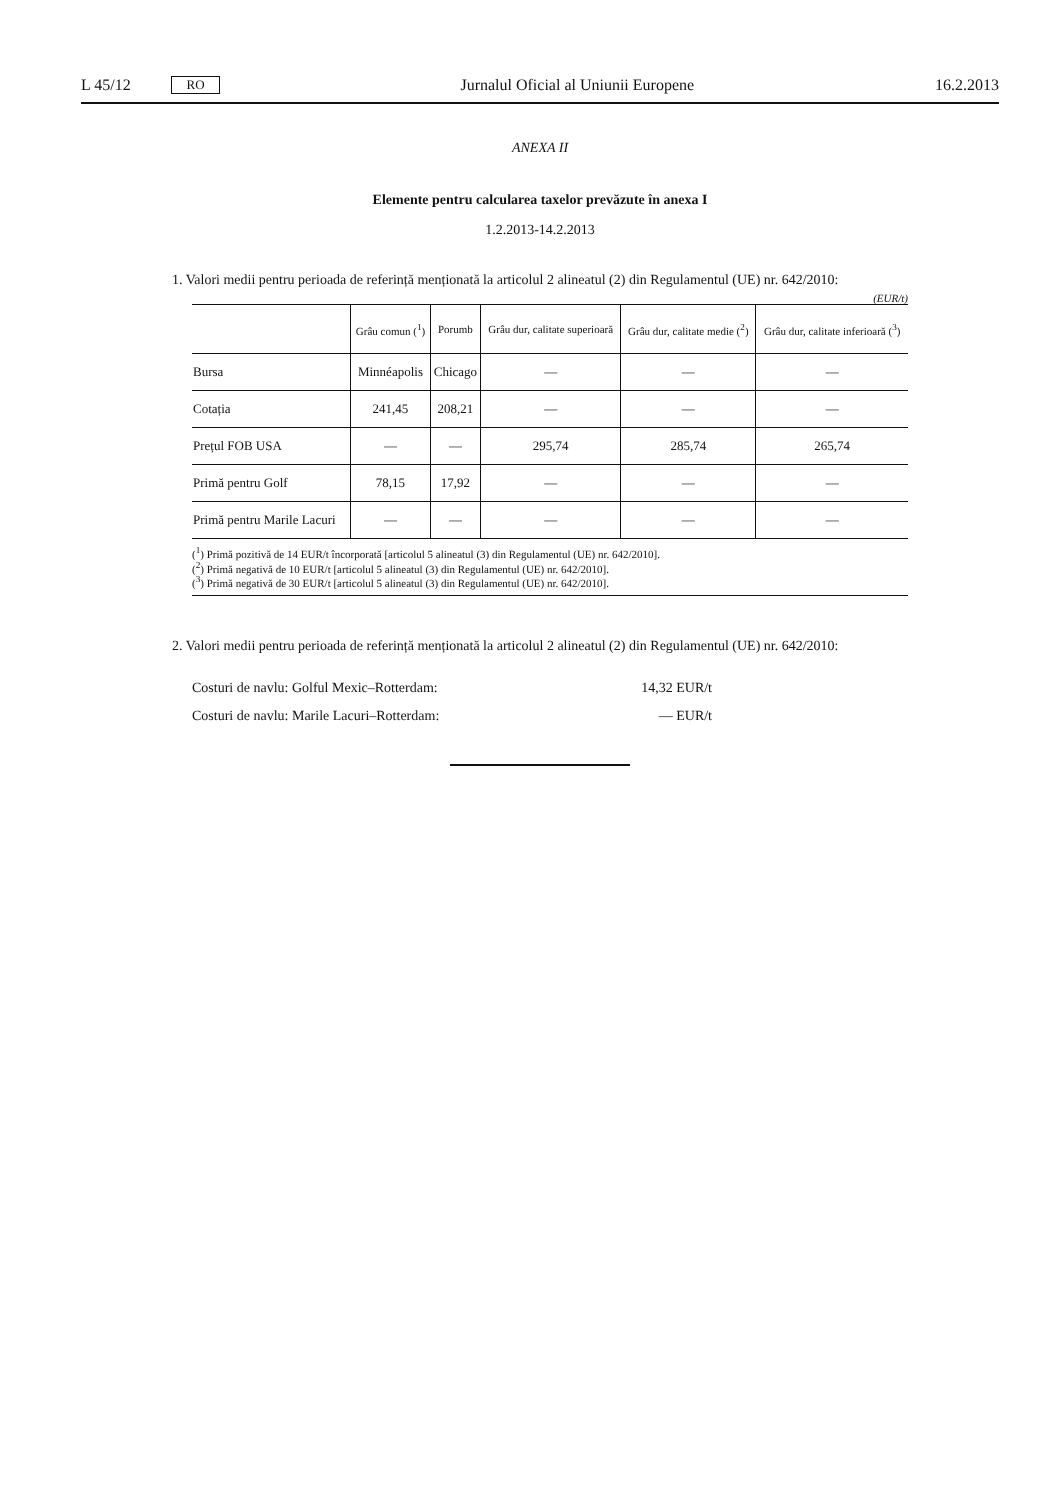L 45/12 RO Jurnalul Oficial al Uniunii Europene 16.2.2013
ANEXA II
Elemente pentru calcularea taxelor prevăzute în anexa I
1.2.2013-14.2.2013
1. Valori medii pentru perioada de referință menționată la articolul 2 alineatul (2) din Regulamentul (UE) nr. 642/2010:
(EUR/t)
| | Grâu comun (<sup>1</sup>) | Porumb | Grâu dur, calitate superioară | Grâu dur, calitate medie (<sup>2</sup>) | Grâu dur, calitate inferioară (<sup>3</sup>) |
| --- | --- | --- | --- | --- | --- |
| Bursa | Minnéapolis | Chicago | — | — | — |
| Cotația | 241,45 | 208,21 | — | — | — |
| Prețul FOB USA | — | — | 295,74 | 285,74 | 265,74 |
| Primă pentru Golf | 78,15 | 17,92 | — | — | — |
| Primă pentru Marile Lacuri | — | — | — | — | — |
(<sup>1</sup>) Primă pozitivă de 14 EUR/t încorporată [articolul 5 alineatul (3) din Regulamentul (UE) nr. 642/2010].
(<sup>2</sup>) Primă negativă de 10 EUR/t [articolul 5 alineatul (3) din Regulamentul (UE) nr. 642/2010].
(<sup>3</sup>) Primă negativă de 30 EUR/t [articolul 5 alineatul (3) din Regulamentul (UE) nr. 642/2010].
2. Valori medii pentru perioada de referință menționată la articolul 2 alineatul (2) din Regulamentul (UE) nr. 642/2010:
Costuri de navlu: Golful Mexic–Rotterdam: 14,32 EUR/t
Costuri de navlu: Marile Lacuri–Rotterdam: — EUR/t